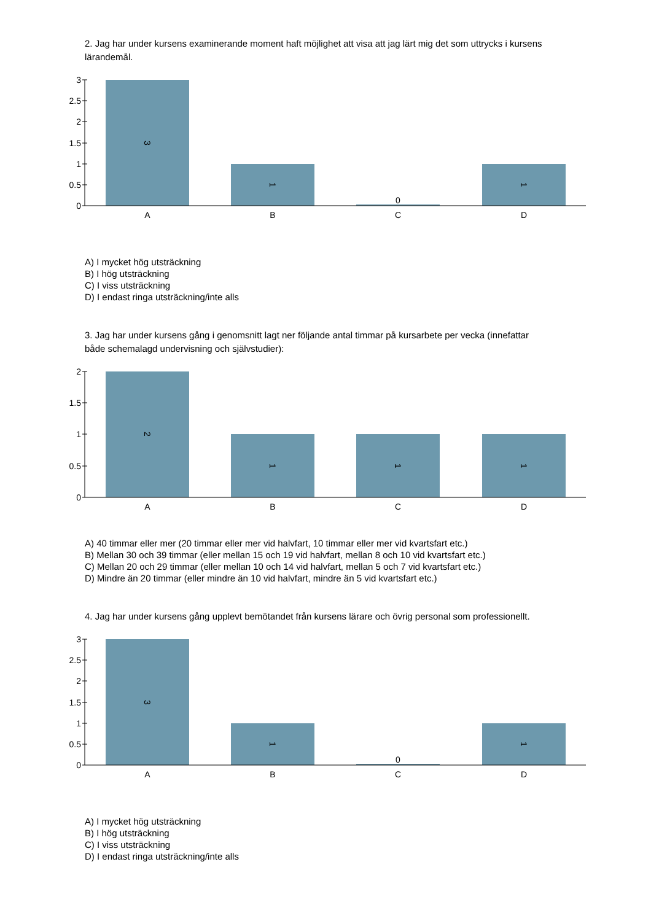2. Jag har under kursens examinerande moment haft möjlighet att visa att jag lärt mig det som uttrycks i kursens lärandemål.
3
2.5
2
1.5
1
0.5
0
A
B
C
D
0
3
1
1
A) I mycket hög utsträckning
B) I hög utsträckning
C) I viss utsträckning
D) I endast ringa utsträckning/inte alls
3. Jag har under kursens gång i genomsnitt lagt ner följande antal timmar på kursarbete per vecka (innefattar både schemalagd undervisning och självstudier):
2
1.5
1
0.5
0
A
B
C
D
2
1
1
1
A) 40 timmar eller mer (20 timmar eller mer vid halvfart, 10 timmar eller mer vid kvartsfart etc.)
B) Mellan 30 och 39 timmar (eller mellan 15 och 19 vid halvfart, mellan 8 och 10 vid kvartsfart etc.)
C) Mellan 20 och 29 timmar (eller mellan 10 och 14 vid halvfart, mellan 5 och 7 vid kvartsfart etc.)
D) Mindre än 20 timmar (eller mindre än 10 vid halvfart, mindre än 5 vid kvartsfart etc.)
4. Jag har under kursens gång upplevt bemötandet från kursens lärare och övrig personal som professionellt.
3
2.5
2
1.5
1
0.5
0
A
B
C
D
0
3
1
1
A) I mycket hög utsträckning
B) I hög utsträckning
C) I viss utsträckning
D) I endast ringa utsträckning/inte alls